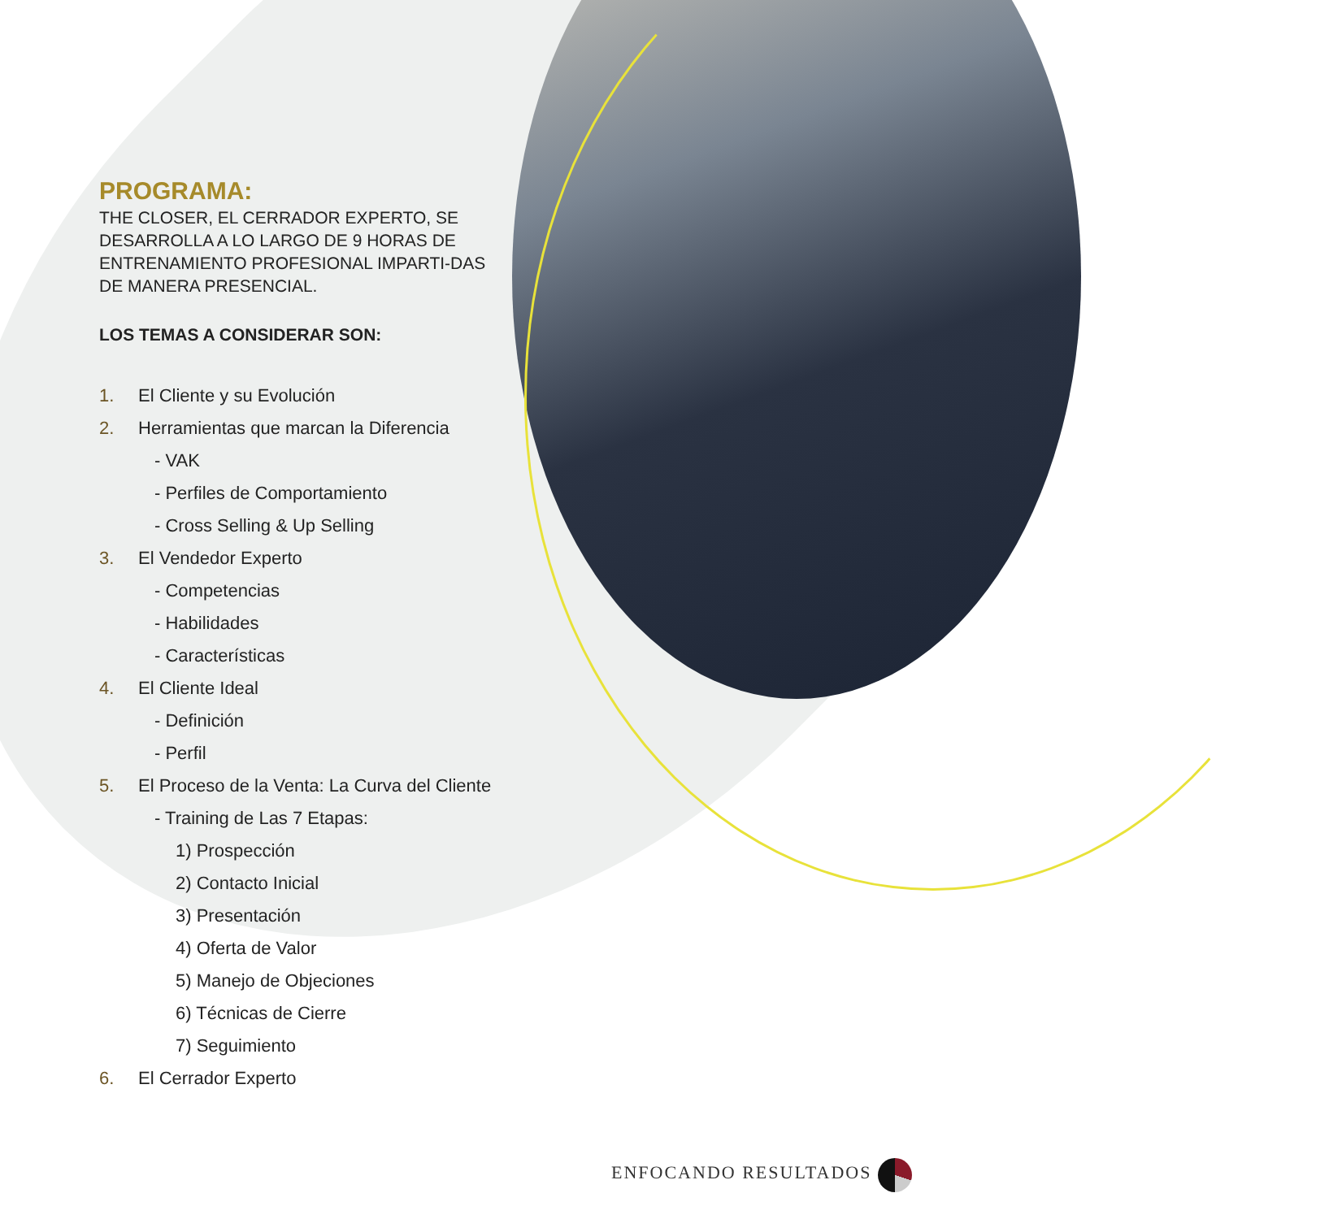PROGRAMA:
THE CLOSER, EL CERRADOR EXPERTO, SE DESARROLLA A LO LARGO DE 9 HORAS DE ENTRENAMIENTO PROFESIONAL IMPARTI-DAS DE MANERA PRESENCIAL.
LOS TEMAS A CONSIDERAR SON:
1. El Cliente y su Evolución
2. Herramientas que marcan la Diferencia
- VAK
- Perfiles de Comportamiento
- Cross Selling & Up Selling
3. El Vendedor Experto
- Competencias
- Habilidades
- Características
4. El Cliente Ideal
- Definición
- Perfil
5. El Proceso de la Venta: La Curva del Cliente
- Training de Las 7 Etapas:
1) Prospección
2) Contacto Inicial
3) Presentación
4) Oferta de Valor
5) Manejo de Objeciones
6) Técnicas de Cierre
7) Seguimiento
6. El Cerrador Experto
ENFOCANDO RESULTADOS